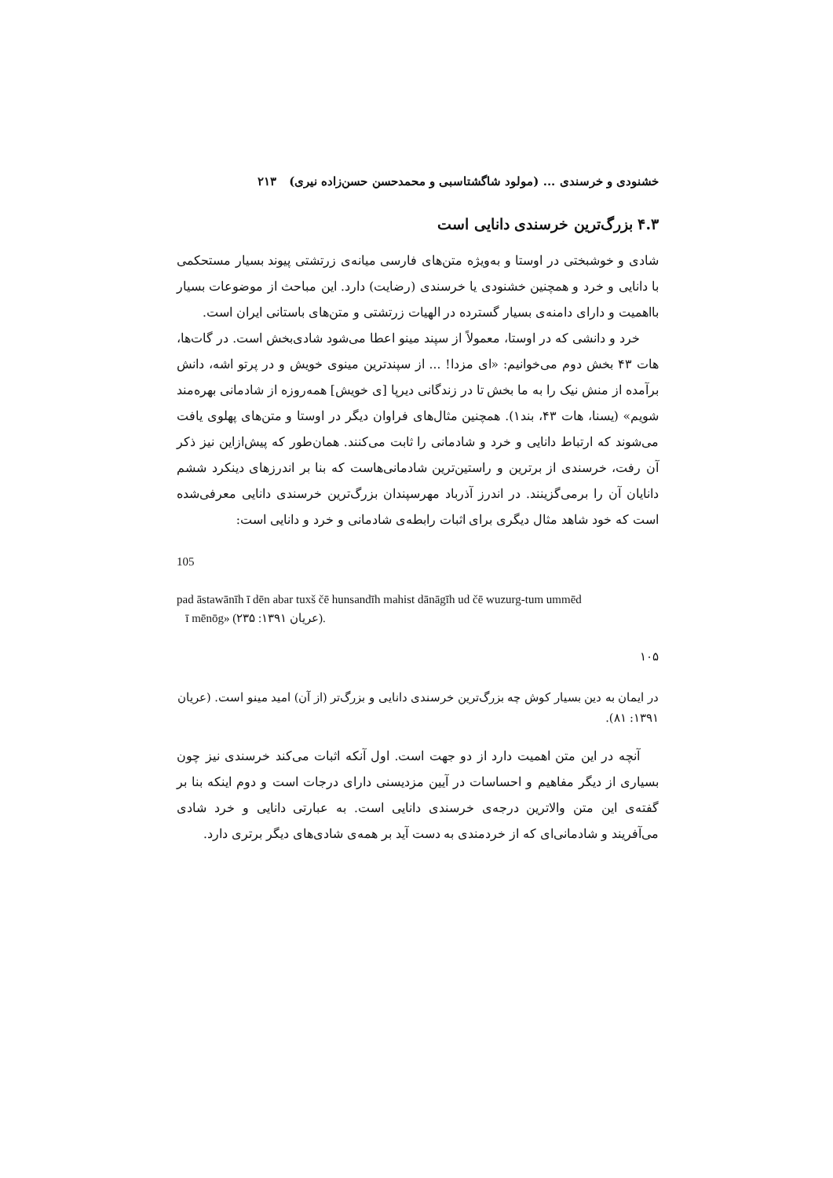خشنودی و خرسندی ... (مولود شاگشتاسبی و محمدحسن حسن‌زاده نیری) ۲۱۳
۴.۳ بزرگ‌ترین خرسندی دانایی است
شادی و خوشبختی در اوستا و به‌ویژه متن‌های فارسی میانه‌ی زرتشتی پیوند بسیار مستحکمی با دانایی و خرد و همچنین خشنودی یا خرسندی (رضایت) دارد. این مباحث از موضوعات بسیار بااهمیت و دارای دامنه‌ی بسیار گسترده در الهیات زرتشتی و متن‌های باستانی ایران است.
خرد و دانشی که در اوستا، معمولاً از سپند مینو اعطا می‌شود شادی‌بخش است. در گات‌ها، هات ۴۳ بخش دوم می‌خوانیم: «ای مزدا! ... از سپندترین مینوی خویش و در پرتو اشه، دانش برآمده از منش نیک را به ما بخش تا در زندگانی دیرپا [ی خویش] همه‌روزه از شادمانی بهره‌مند شویم» (یسنا، هات ۴۳، بند۱). همچنین مثال‌های فراوان دیگر در اوستا و متن‌های پهلوی یافت می‌شوند که ارتباط دانایی و خرد و شادمانی را ثابت می‌کنند. همان‌طور که پیش‌ازاین نیز ذکر آن رفت، خرسندی از برترین و راستین‌ترین شادمانی‌هاست که بنا بر اندرزهای دینکرد ششم دانایان آن را برمی‌گزینند. در اندرز آذرباد مهرسپندان بزرگ‌ترین خرسندی دانایی معرفی‌شده است که خود شاهد مثال دیگری برای اثبات رابطه‌ی شادمانی و خرد و دانایی است:
105
pad āstawānīh ī dēn abar tuxš čē hunsandīh mahist dānāgīh ud čē wuzurg-tum ummēd
ī mēnōg» (عریان ۱۳۹۱: ۲۳۵).
۱۰۵
در ایمان به دین بسیار کوش چه بزرگ‌ترین خرسندی دانایی و بزرگ‌تر (از آن) امید مینو است. (عریان ۱۳۹۱: ۸۱).
آنچه در این متن اهمیت دارد از دو جهت است. اول آنکه اثبات می‌کند خرسندی نیز چون بسیاری از دیگر مفاهیم و احساسات در آیین مزدیسنی دارای درجات است و دوم اینکه بنا بر گفته‌ی این متن والاترین درجه‌ی خرسندی دانایی است. به عبارتی دانایی و خرد شادی می‌آفریند و شادمانی‌ای که از خردمندی به دست آید بر همه‌ی شادی‌های دیگر برتری دارد.